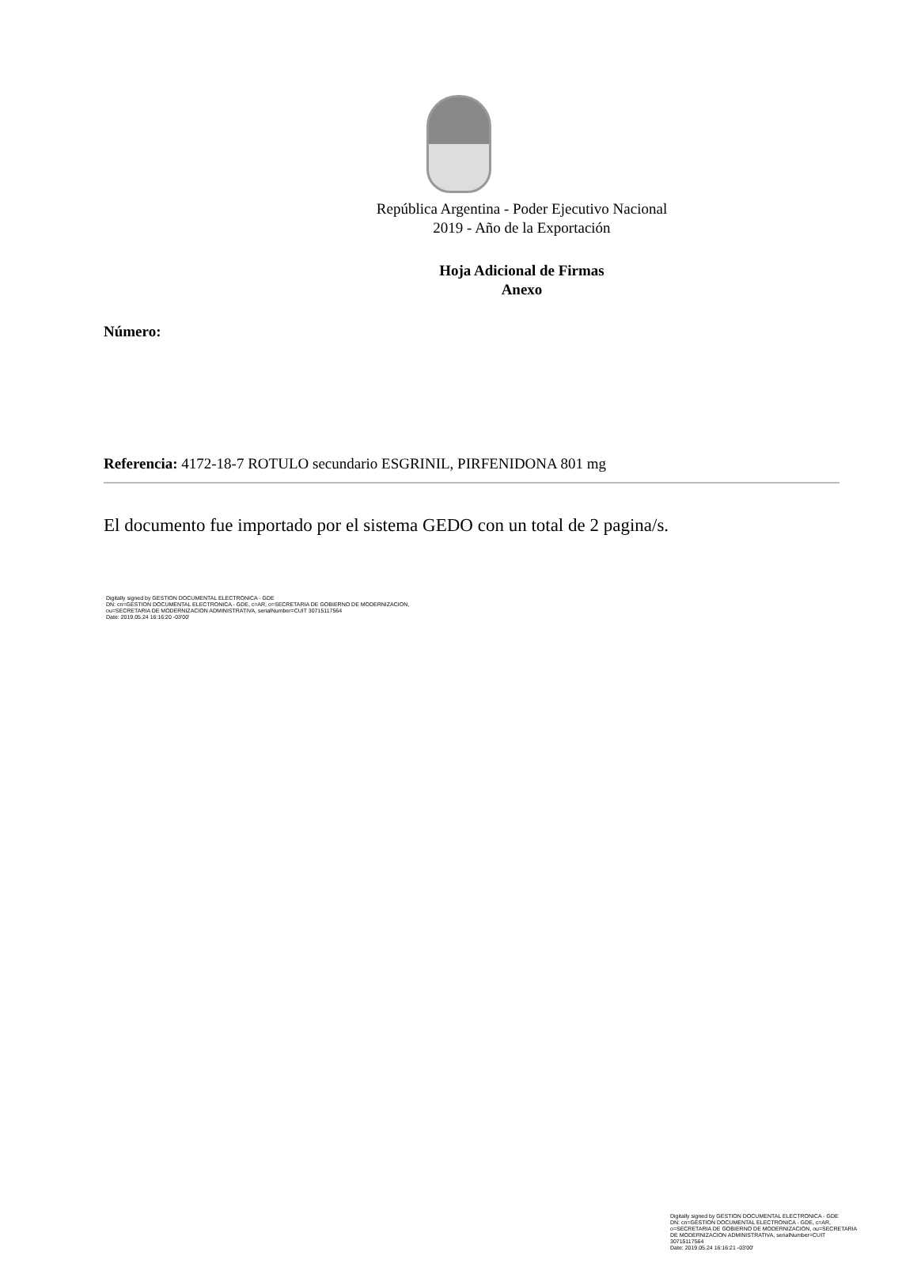República Argentina - Poder Ejecutivo Nacional
2019 - Año de la Exportación
Hoja Adicional de Firmas
Anexo
Número:
Referencia: 4172-18-7 ROTULO secundario ESGRINIL, PIRFENIDONA 801 mg
El documento fue importado por el sistema GEDO con un total de 2 pagina/s.
Digitally signed by GESTION DOCUMENTAL ELECTRONICA - GDE
DN: cn=GESTION DOCUMENTAL ELECTRONICA - GDE, c=AR, o=SECRETARIA DE GOBIERNO DE MODERNIZACION,
ou=SECRETARIA DE MODERNIZACION ADMINISTRATIVA, serialNumber=CUIT 30715117564
Date: 2019.05.24 16:16:20 -03'00'
Digitally signed by GESTION DOCUMENTAL ELECTRONICA - GDE
DN: cn=GESTION DOCUMENTAL ELECTRONICA - GDE, c=AR, o=SECRETARIA DE GOBIERNO DE MODERNIZACION, ou=SECRETARIA DE MODERNIZACION ADMINISTRATIVA, serialNumber=CUIT 30715117564
Date: 2019.05.24 16:16:21 -03'00'